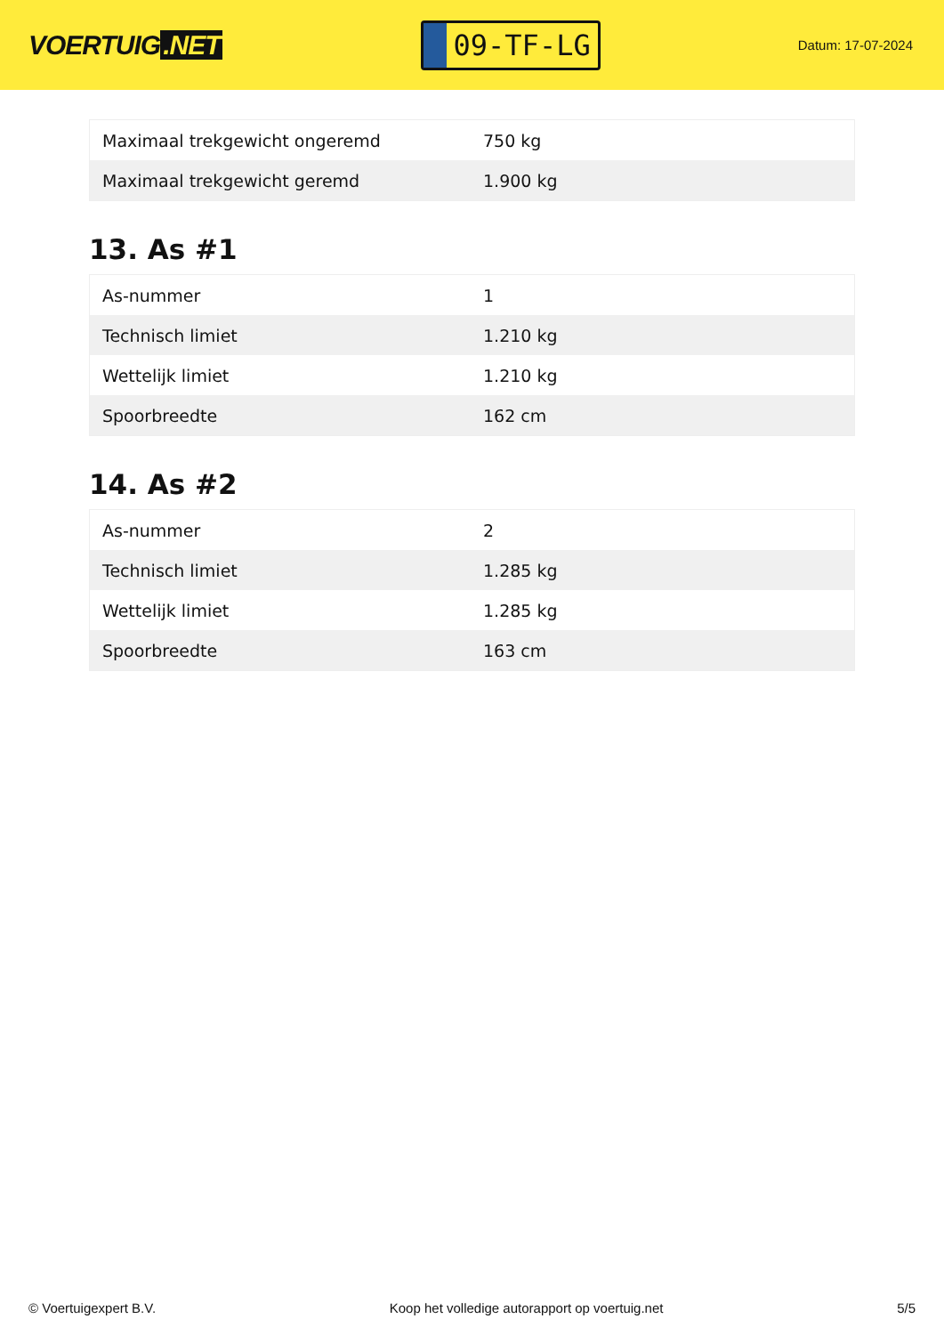VOERTUIG.NET
09-TF-LG
Datum: 17-07-2024
| Maximaal trekgewicht ongeremd | 750 kg |
| Maximaal trekgewicht geremd | 1.900 kg |
13. As #1
| As-nummer | 1 |
| Technisch limiet | 1.210 kg |
| Wettelijk limiet | 1.210 kg |
| Spoorbreedte | 162 cm |
14. As #2
| As-nummer | 2 |
| Technisch limiet | 1.285 kg |
| Wettelijk limiet | 1.285 kg |
| Spoorbreedte | 163 cm |
© Voertuigexpert B.V. Koop het volledige autorapport op voertuig.net 5/5